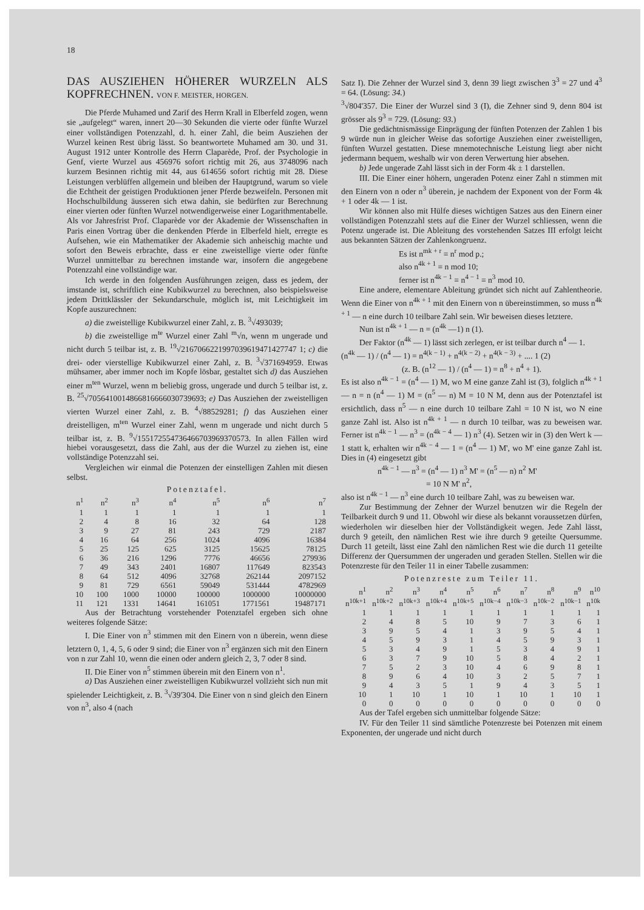18
DAS AUSZIEHEN HÖHERER WURZELN ALS KOPFRECHNEN. VON F. MEISTER, HORGEN.
Die Pferde Muhamed und Zarif des Herrn Krall in Elberfeld zogen, wenn sie „aufgelegt“ waren, innert 20—30 Sekunden die vierte oder fünfte Wurzel einer vollständigen Potenzzahl, d. h. einer Zahl, die beim Ausziehen der Wurzel keinen Rest übrig lässt. So beantwortete Muhamed am 30. und 31. August 1912 unter Kontrolle des Herrn Claparède, Prof. der Psychologie in Genf, vierte Wurzel aus 456976 sofort richtig mit 26, aus 3748096 nach kurzem Besinnen richtig mit 44, aus 614656 sofort richtig mit 28. Diese Leistungen verblüffen allgemein und bleiben der Hauptgrund, warum so viele die Echtheit der geistigen Produktionen jener Pferde bezweifeln. Personen mit Hochschulbildung äusseren sich etwa dahin, sie bedürften zur Berechnung einer vierten oder fünften Wurzel notwendigerweise einer Logarithmentabelle. Als vor Jahresfrist Prof. Claparède vor der Akademie der Wissenschaften in Paris einen Vortrag über die denkenden Pferde in Elberfeld hielt, erregte es Aufsehen, wie ein Mathematiker der Akademie sich anheischig machte und sofort den Beweis erbrachte, dass er eine zweistellige vierte oder fünfte Wurzel unmittelbar zu berechnen imstande war, insofern die angegebene Potenzzahl eine vollständige war.
Ich werde in den folgenden Ausführungen zeigen, dass es jedem, der imstande ist, schriftlich eine Kubikwurzel zu berechnen, also beispielsweise jedem Drittklässler der Sekundarschule, möglich ist, mit Leichtigkeit im Kopfe auszurechnen:
a) die zweistellige Kubikwurzel einer Zahl, z. B. <sup>3</sup>√493039;
b) die zweistellige m<sup>te</sup> Wurzel einer Zahl <sup>m</sup>√n, wenn m ungerade und nicht durch 5 teilbar ist, z. B. <sup>19</sup>√2167066221997039619471427747 1; c) die drei- oder vierstellige Kubikwurzel einer Zahl, z. B. <sup>3</sup>√371694959. Etwas mühsamer, aber immer noch im Kopfe lösbar, gestaltet sich d) das Ausziehen einer m<sup>ten</sup> Wurzel, wenn m beliebig gross, ungerade und durch 5 teilbar ist, z. B. <sup>25</sup>√7056410014866816666030739693; e) Das Ausziehen der zweistelligen vierten Wurzel einer Zahl, z. B. <sup>4</sup>√88529281; f) das Ausziehen einer dreistelligen, m<sup>ten</sup> Wurzel einer Zahl, wenn m ungerade und nicht durch 5 teilbar ist, z. B. <sup>9</sup>√155172554736466703969370573. In allen Fällen wird hiebei vorausgesetzt, dass die Zahl, aus der die Wurzel zu ziehen ist, eine vollständige Potenzzahl sei.
Vergleichen wir einmal die Potenzen der einstelligen Zahlen mit diesen selbst.
Potenztafel.
| n<sup>1</sup> | n<sup>2</sup> | n<sup>3</sup> | n<sup>4</sup> | n<sup>5</sup> | n<sup>6</sup> | n<sup>7</sup> |
| --- | --- | --- | --- | --- | --- | --- |
| 1 | 1 | 1 | 1 | 1 | 1 | 1 |
| 2 | 4 | 8 | 16 | 32 | 64 | 128 |
| 3 | 9 | 27 | 81 | 243 | 729 | 2187 |
| 4 | 16 | 64 | 256 | 1024 | 4096 | 16384 |
| 5 | 25 | 125 | 625 | 3125 | 15625 | 78125 |
| 6 | 36 | 216 | 1296 | 7776 | 46656 | 279936 |
| 7 | 49 | 343 | 2401 | 16807 | 117649 | 823543 |
| 8 | 64 | 512 | 4096 | 32768 | 262144 | 2097152 |
| 9 | 81 | 729 | 6561 | 59049 | 531444 | 4782969 |
| 10 | 100 | 1000 | 10000 | 100000 | 1000000 | 10000000 |
| 11 | 121 | 1331 | 14641 | 161051 | 1771561 | 19487171 |
Aus der Betrachtung vorstehender Potenztafel ergeben sich ohne weiteres folgende Sätze:
I. Die Einer von n<sup>3</sup> stimmen mit den Einern von n überein, wenn diese letztern 0, 1, 4, 5, 6 oder 9 sind; die Einer von n<sup>3</sup> ergänzen sich mit den Einern von n zur Zahl 10, wenn die einen oder andern gleich 2, 3, 7 oder 8 sind.
II. Die Einer von n<sup>5</sup> stimmen überein mit den Einern von n<sup>1</sup>.
a) Das Ausziehen einer zweistelligen Kubikwurzel vollzieht sich nun mit spielender Leichtigkeit, z. B. <sup>3</sup>√39'304. Die Einer von n sind gleich den Einern von n<sup>3</sup>, also 4 (nach
Satz I). Die Zehner der Wurzel sind 3, denn 39 liegt zwischen 3<sup>3</sup> = 27 und 4<sup>3</sup> = 64. (Lösung: 34.)
<sup>3</sup>√804'357. Die Einer der Wurzel sind 3 (I), die Zehner sind 9, denn 804 ist grösser als 9<sup>3</sup> = 729. (Lösung: 93.)
Die gedächtnismässige Einprägung der fünften Potenzen der Zahlen 1 bis 9 würde nun in gleicher Weise das sofortige Ausziehen einer zweistelligen, fünften Wurzel gestatten. Diese mnemotechnische Leistung liegt aber nicht jedermann bequem, weshalb wir von deren Verwertung hier absehen.
b) Jede ungerade Zahl lässt sich in der Form 4k ± 1 darstellen.
III. Die Einer einer höhern, ungeraden Potenz einer Zahl n stimmen mit den Einern von n oder n<sup>3</sup> überein, je nachdem der Exponent von der Form 4k + 1 oder 4k — 1 ist.
Wir können also mit Hülfe dieses wichtigen Satzes aus den Einern einer vollständigen Potenzzahl stets auf die Einer der Wurzel schliessen, wenn die Potenz ungerade ist. Die Ableitung des vorstehenden Satzes III erfolgt leicht aus bekannten Sätzen der Zahlenkongruenz.
Es ist n<sup>mk + r</sup> ≡ n<sup>r</sup> mod p.;
also n<sup>4k + 1</sup> ≡ n mod 10;
ferner ist n<sup>4k − 1</sup> ≡ n<sup>4 − 1</sup> ≡ n<sup>3</sup> mod 10.
Eine andere, elementare Ableitung gründet sich nicht auf Zahlentheorie. Wenn die Einer von n<sup>4k + 1</sup> mit den Einern von n übereinstimmen, so muss n<sup>4k + 1</sup> — n eine durch 10 teilbare Zahl sein. Wir beweisen dieses letztere.
Nun ist n<sup>4k + 1</sup> — n = (n<sup>4k</sup> —1) n (1).
Der Faktor (n<sup>4k</sup> — 1) lässt sich zerlegen, er ist teilbar durch n<sup>4</sup> — 1.
(n<sup>4k</sup> — 1) / (n<sup>4</sup> — 1) = n<sup>4(k − 1)</sup> + n<sup>4(k − 2)</sup> + n<sup>4(k − 3)</sup> + .... 1 (2)
(z. B. (n<sup>12</sup> — 1) / (n<sup>4</sup> — 1) = n<sup>8</sup> + n<sup>4</sup> + 1).
Es ist also n<sup>4k − 1</sup> = (n<sup>4</sup> — 1) M, wo M eine ganze Zahl ist (3), folglich n<sup>4k + 1</sup> — n = n (n<sup>4</sup> — 1) M = (n<sup>5</sup> — n) M = 10 N M, denn aus der Potenztafel ist ersichtlich, dass n<sup>5</sup> — n eine durch 10 teilbare Zahl = 10 N ist, wo N eine ganze Zahl ist. Also ist n<sup>4k + 1</sup> — n durch 10 teilbar, was zu beweisen war. Ferner ist n<sup>4k − 1</sup> — n<sup>3</sup> = (n<sup>4k − 4</sup> — 1) n<sup>3</sup> (4). Setzen wir in (3) den Wert k — 1 statt k, erhalten wir n<sup>4k − 4</sup> — 1 = (n<sup>4</sup> — 1) M', wo M' eine ganze Zahl ist. Dies in (4) eingesetzt gibt
n<sup>4k − 1</sup> — n<sup>3</sup> = (n<sup>4</sup> — 1) n<sup>3</sup> M' = (n<sup>5</sup> — n) n<sup>2</sup> M'
= 10 N M' n<sup>2</sup>,
also ist n<sup>4k − 1</sup> — n<sup>3</sup> eine durch 10 teilbare Zahl, was zu beweisen war.
Zur Bestimmung der Zehner der Wurzel benutzen wir die Regeln der Teilbarkeit durch 9 und 11. Obwohl wir diese als bekannt voraussetzen dürfen, wiederholen wir dieselben hier der Vollständigkeit wegen. Jede Zahl lässt, durch 9 geteilt, den nämlichen Rest wie ihre durch 9 geteilte Quersumme. Durch 11 geteilt, lässt eine Zahl den nämlichen Rest wie die durch 11 geteilte Differenz der Quersummen der ungeraden und geraden Stellen. Stellen wir die Potenzreste für den Teiler 11 in einer Tabelle zusammen:
Potenzreste zum Teiler 11.
| n<sup>1</sup> | n<sup>2</sup> | n<sup>3</sup> | n<sup>4</sup> | n<sup>5</sup> | n<sup>6</sup> | n<sup>7</sup> | n<sup>8</sup> | n<sup>9</sup> | n<sup>10</sup> |
| --- | --- | --- | --- | --- | --- | --- | --- | --- | --- |
| n<sup>10k+1</sup> | n<sup>10k+2</sup> | n<sup>10k+3</sup> | n<sup>10k+4</sup> | n<sup>10k+5</sup> | n<sup>10k−4</sup> | n<sup>10k−3</sup> | n<sup>10k−2</sup> | n<sup>10k−1</sup> | n<sup>10k</sup> |
| 1 | 1 | 1 | 1 | 1 | 1 | 1 | 1 | 1 | 1 |
| 2 | 4 | 8 | 5 | 10 | 9 | 7 | 3 | 6 | 1 |
| 3 | 9 | 5 | 4 | 1 | 3 | 9 | 5 | 4 | 1 |
| 4 | 5 | 9 | 3 | 1 | 4 | 5 | 9 | 3 | 1 |
| 5 | 3 | 4 | 9 | 1 | 5 | 3 | 4 | 9 | 1 |
| 6 | 3 | 7 | 9 | 10 | 5 | 8 | 4 | 2 | 1 |
| 7 | 5 | 2 | 3 | 10 | 4 | 6 | 9 | 8 | 1 |
| 8 | 9 | 6 | 4 | 10 | 3 | 2 | 5 | 7 | 1 |
| 9 | 4 | 3 | 5 | 1 | 9 | 4 | 3 | 5 | 1 |
| 10 | 1 | 10 | 1 | 10 | 1 | 10 | 1 | 10 | 1 |
| 0 | 0 | 0 | 0 | 0 | 0 | 0 | 0 | 0 | 0 |
Aus der Tafel ergeben sich unmittelbar folgende Sätze:
IV. Für den Teiler 11 sind sämtliche Potenzreste bei Potenzen mit einem Exponenten, der ungerade und nicht durch